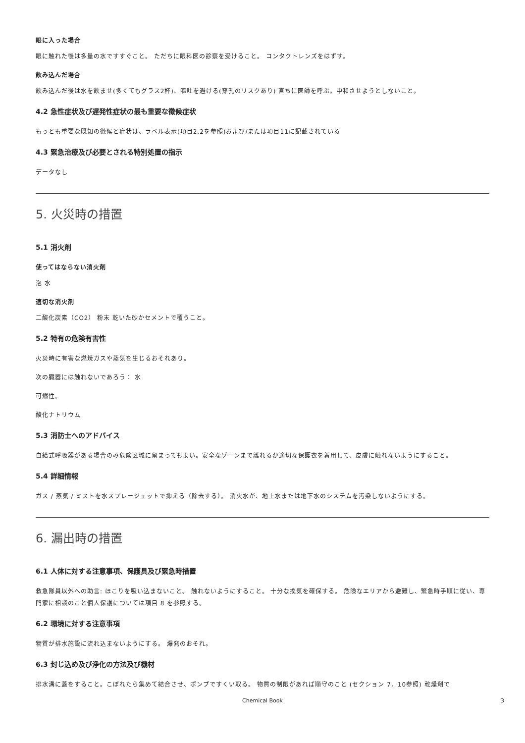眼に入った場合
眼に触れた後は多量の水ですすぐこと。 ただちに眼科医の診察を受けること。 コンタクトレンズをはずす。
飲み込んだ場合
飲み込んだ後は水を飲ませ(多くてもグラス2杯)、嘔吐を避ける(穿孔のリスクあり) 直ちに医師を呼ぶ。中和させようとしないこと。
4.2 急性症状及び遅発性症状の最も重要な徴候症状
もっとも重要な既知の徴候と症状は、ラベル表示(項目2.2を参照)および/または項目11に記載されている
4.3 緊急治療及び必要とされる特別処置の指示
データなし
5. 火災時の措置
5.1 消火剤
使ってはならない消火剤
泡 水
適切な消火剤
二酸化炭素（CO2） 粉末 乾いた砂かセメントで覆うこと。
5.2 特有の危険有害性
火災時に有害な燃焼ガスや蒸気を生じるおそれあり。
次の臓器には触れないであろう： 水
可燃性。
酸化ナトリウム
5.3 消防士へのアドバイス
自給式呼吸器がある場合のみ危険区域に留まってもよい。安全なゾーンまで離れるか適切な保護衣を着用して、皮膚に触れないようにすること。
5.4 詳細情報
ガス / 蒸気 / ミストを水スプレージェットで抑える（除去する）。 消火水が、地上水または地下水のシステムを汚染しないようにする。
6. 漏出時の措置
6.1 人体に対する注意事項、保護具及び緊急時措置
救急隊員以外への助言: ほこりを吸い込まないこと。 触れないようにすること。 十分な換気を確保する。 危険なエリアから避難し、緊急時手順に従い、専門家に相談のこと個人保護については項目 8 を参照する。
6.2 環境に対する注意事項
物質が排水施設に流れ込まないようにする。 爆発のおそれ。
6.3 封じ込め及び浄化の方法及び機材
排水溝に蓋をすること。こぼれたら集めて結合させ、ポンプですくい取る。 物質の制限があれば順守のこと (セクション 7、10参照) 乾燥剤で
Chemical Book 3